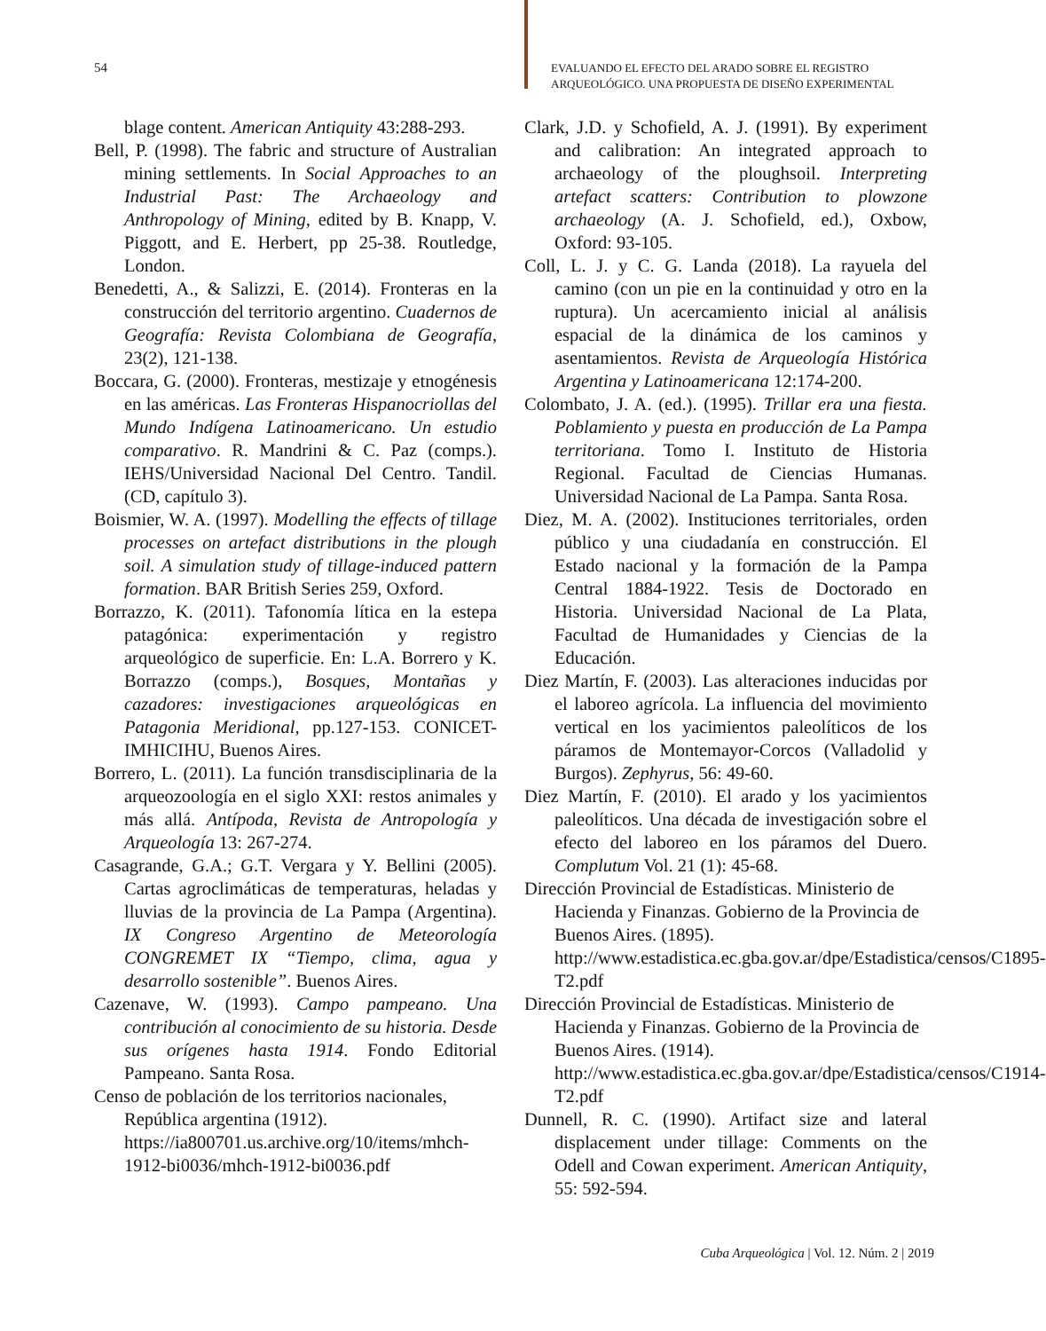54
EVALUANDO EL EFECTO DEL ARADO SOBRE EL REGISTRO
ARQUEOLÓGICO. UNA PROPUESTA DE DISEÑO EXPERIMENTAL
blage content. American Antiquity 43:288-293.
Bell, P. (1998). The fabric and structure of Australian mining settlements. In Social Approaches to an Industrial Past: The Archaeology and Anthropology of Mining, edited by B. Knapp, V. Piggott, and E. Herbert, pp 25-38. Routledge, London.
Benedetti, A., & Salizzi, E. (2014). Fronteras en la construcción del territorio argentino. Cuadernos de Geografía: Revista Colombiana de Geografía, 23(2), 121-138.
Boccara, G. (2000). Fronteras, mestizaje y etnogénesis en las américas. Las Fronteras Hispanocriollas del Mundo Indígena Latinoamericano. Un estudio comparativo. R. Mandrini & C. Paz (comps.). IEHS/Universidad Nacional Del Centro. Tandil. (CD, capítulo 3).
Boismier, W. A. (1997). Modelling the effects of tillage processes on artefact distributions in the plough soil. A simulation study of tillage-induced pattern formation. BAR British Series 259, Oxford.
Borrazzo, K. (2011). Tafonomía lítica en la estepa patagónica: experimentación y registro arqueológico de superficie. En: L.A. Borrero y K. Borrazzo (comps.), Bosques, Montañas y cazadores: investigaciones arqueológicas en Patagonia Meridional, pp.127-153. CONICET-IMHICIHU, Buenos Aires.
Borrero, L. (2011). La función transdisciplinaria de la arqueozoología en el siglo XXI: restos animales y más allá. Antípoda, Revista de Antropología y Arqueología 13: 267-274.
Casagrande, G.A.; G.T. Vergara y Y. Bellini (2005). Cartas agroclimáticas de temperaturas, heladas y lluvias de la provincia de La Pampa (Argentina). IX Congreso Argentino de Meteorología CONGREMET IX “Tiempo, clima, agua y desarrollo sostenible”. Buenos Aires.
Cazenave, W. (1993). Campo pampeano. Una contribución al conocimiento de su historia. Desde sus orígenes hasta 1914. Fondo Editorial Pampeano. Santa Rosa.
Censo de población de los territorios nacionales, República argentina (1912).
https://ia800701.us.archive.org/10/items/mhch-1912-bi0036/mhch-1912-bi0036.pdf
Clark, J.D. y Schofield, A. J. (1991). By experiment and calibration: An integrated approach to archaeology of the ploughsoil. Interpreting artefact scatters: Contribution to plowzone archaeology (A. J. Schofield, ed.), Oxbow, Oxford: 93-105.
Coll, L. J. y C. G. Landa (2018). La rayuela del camino (con un pie en la continuidad y otro en la ruptura). Un acercamiento inicial al análisis espacial de la dinámica de los caminos y asentamientos. Revista de Arqueología Histórica Argentina y Latinoamericana 12:174-200.
Colombato, J. A. (ed.). (1995). Trillar era una fiesta. Poblamiento y puesta en producción de La Pampa territoriana. Tomo I. Instituto de Historia Regional. Facultad de Ciencias Humanas. Universidad Nacional de La Pampa. Santa Rosa.
Diez, M. A. (2002). Instituciones territoriales, orden público y una ciudadanía en construcción. El Estado nacional y la formación de la Pampa Central 1884-1922. Tesis de Doctorado en Historia. Universidad Nacional de La Plata, Facultad de Humanidades y Ciencias de la Educación.
Diez Martín, F. (2003). Las alteraciones inducidas por el laboreo agrícola. La influencia del movimiento vertical en los yacimientos paleolíticos de los páramos de Montemayor-Corcos (Valladolid y Burgos). Zephyrus, 56: 49-60.
Diez Martín, F. (2010). El arado y los yacimientos paleolíticos. Una década de investigación sobre el efecto del laboreo en los páramos del Duero. Complutum Vol. 21 (1): 45-68.
Dirección Provincial de Estadísticas. Ministerio de Hacienda y Finanzas. Gobierno de la Provincia de Buenos Aires. (1895).
http://www.estadistica.ec.gba.gov.ar/dpe/Estadistica/censos/C1895-T2.pdf
Dirección Provincial de Estadísticas. Ministerio de Hacienda y Finanzas. Gobierno de la Provincia de Buenos Aires. (1914).
http://www.estadistica.ec.gba.gov.ar/dpe/Estadistica/censos/C1914-T2.pdf
Dunnell, R. C. (1990). Artifact size and lateral displacement under tillage: Comments on the Odell and Cowan experiment. American Antiquity, 55: 592-594.
Cuba Arqueológica | Vol. 12. Núm. 2 | 2019